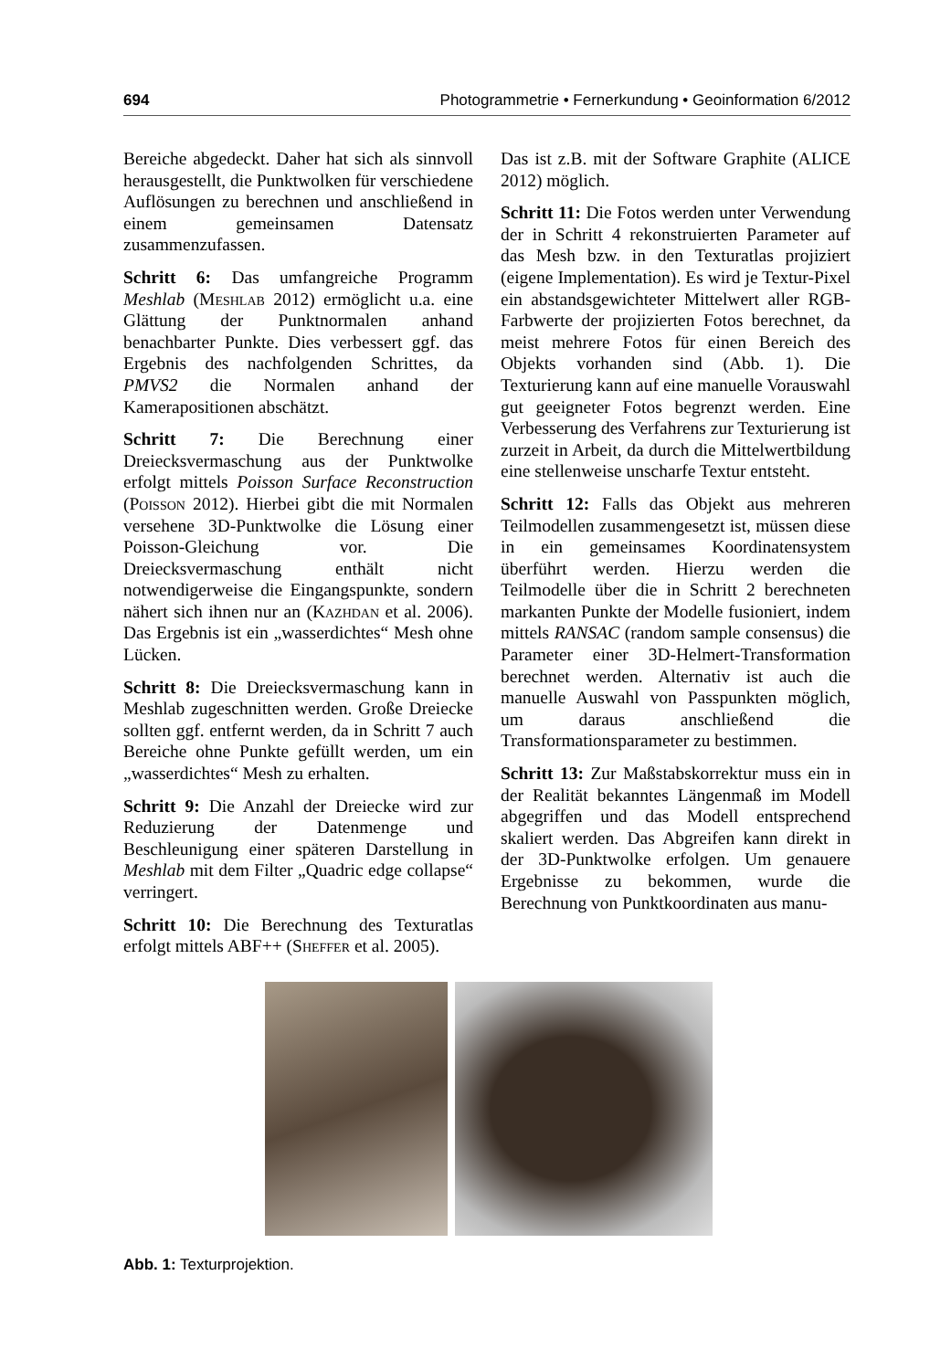694 Photogrammetrie • Fernerkundung • Geoinformation 6/2012
Bereiche abgedeckt. Daher hat sich als sinnvoll herausgestellt, die Punktwolken für verschiedene Auflösungen zu berechnen und anschließend in einem gemeinsamen Datensatz zusammenzufassen.
Schritt 6: Das umfangreiche Programm Meshlab (Meshlab 2012) ermöglicht u.a. eine Glättung der Punktnormalen anhand benachbarter Punkte. Dies verbessert ggf. das Ergebnis des nachfolgenden Schrittes, da PMVS2 die Normalen anhand der Kamerapositionen abschätzt.
Schritt 7: Die Berechnung einer Dreiecksvermaschung aus der Punktwolke erfolgt mittels Poisson Surface Reconstruction (Poisson 2012). Hierbei gibt die mit Normalen versehene 3D-Punktwolke die Lösung einer Poisson-Gleichung vor. Die Dreiecksvermaschung enthält nicht notwendigerweise die Eingangspunkte, sondern nähert sich ihnen nur an (Kazhdan et al. 2006). Das Ergebnis ist ein „wasserdichtes“ Mesh ohne Lücken.
Schritt 8: Die Dreiecksvermaschung kann in Meshlab zugeschnitten werden. Große Dreiecke sollten ggf. entfernt werden, da in Schritt 7 auch Bereiche ohne Punkte gefüllt werden, um ein „wasserdichtes“ Mesh zu erhalten.
Schritt 9: Die Anzahl der Dreiecke wird zur Reduzierung der Datenmenge und Beschleunigung einer späteren Darstellung in Meshlab mit dem Filter „Quadric edge collapse“ verringert.
Schritt 10: Die Berechnung des Texturatlas erfolgt mittels ABF++ (Sheffer et al. 2005).
Das ist z.B. mit der Software Graphite (ALICE 2012) möglich.
Schritt 11: Die Fotos werden unter Verwendung der in Schritt 4 rekonstruierten Parameter auf das Mesh bzw. in den Texturatlas projiziert (eigene Implementation). Es wird je Textur-Pixel ein abstandsgewichteter Mittelwert aller RGB-Farbwerte der projizierten Fotos berechnet, da meist mehrere Fotos für einen Bereich des Objekts vorhanden sind (Abb. 1). Die Texturierung kann auf eine manuelle Vorauswahl gut geeigneter Fotos begrenzt werden. Eine Verbesserung des Verfahrens zur Texturierung ist zurzeit in Arbeit, da durch die Mittelwertbildung eine stellenweise unscharfe Textur entsteht.
Schritt 12: Falls das Objekt aus mehreren Teilmodellen zusammengesetzt ist, müssen diese in ein gemeinsames Koordinatensystem überführt werden. Hierzu werden die Teilmodelle über die in Schritt 2 berechneten markanten Punkte der Modelle fusioniert, indem mittels RANSAC (random sample consensus) die Parameter einer 3D-Helmert-Transformation berechnet werden. Alternativ ist auch die manuelle Auswahl von Passpunkten möglich, um daraus anschließend die Transformationsparameter zu bestimmen.
Schritt 13: Zur Maßstabskorrektur muss ein in der Realität bekanntes Längenmaß im Modell abgegriffen und das Modell entsprechend skaliert werden. Das Abgreifen kann direkt in der 3D-Punktwolke erfolgen. Um genauere Ergebnisse zu bekommen, wurde die Berechnung von Punktkoordinaten aus manu-
Abb. 1: Texturprojektion.